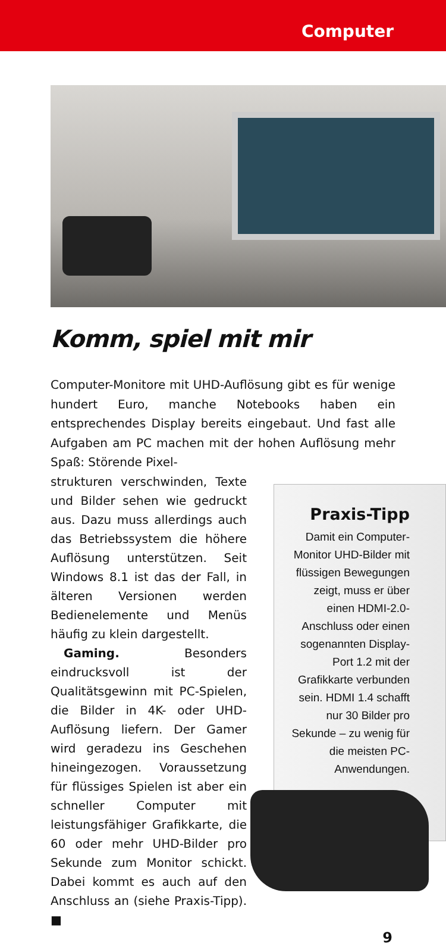Computer
Komm, spiel mit mir
Computer-Monitore mit UHD-Auflösung gibt es für wenige hundert Euro, manche Notebooks haben ein entsprechendes Display bereits eingebaut. Und fast alle Aufgaben am PC machen mit der hohen Auflösung mehr Spaß: Störende Pixel-
strukturen verschwinden, Texte und Bilder sehen wie gedruckt aus. Dazu muss allerdings auch das Betriebssystem die höhere Auflösung unterstützen. Seit Windows 8.1 ist das der Fall, in älteren Versionen werden Bedienelemente und Menüs häufig zu klein dargestellt.
Gaming. Besonders eindrucksvoll ist der Qualitätsgewinn mit PC-Spielen, die Bilder in 4K- oder UHD-Auflösung liefern. Der Gamer wird geradezu ins Geschehen hineingezogen. Voraussetzung für flüssiges Spielen ist aber ein schneller Computer mit leistungsfähiger Grafikkarte, die 60 oder mehr UHD-Bilder pro Sekunde zum Monitor schickt. Dabei kommt es auch auf den Anschluss an (siehe Praxis-Tipp). ■
Praxis-Tipp
Damit ein Computer-Monitor UHD-Bilder mit flüssigen Bewegungen zeigt, muss er über einen HDMI-2.0-Anschluss oder einen sogenannten Display-Port 1.2 mit der Grafikkarte verbunden sein. HDMI 1.4 schafft nur 30 Bilder pro Sekunde – zu wenig für die meisten PC-Anwendungen.
9